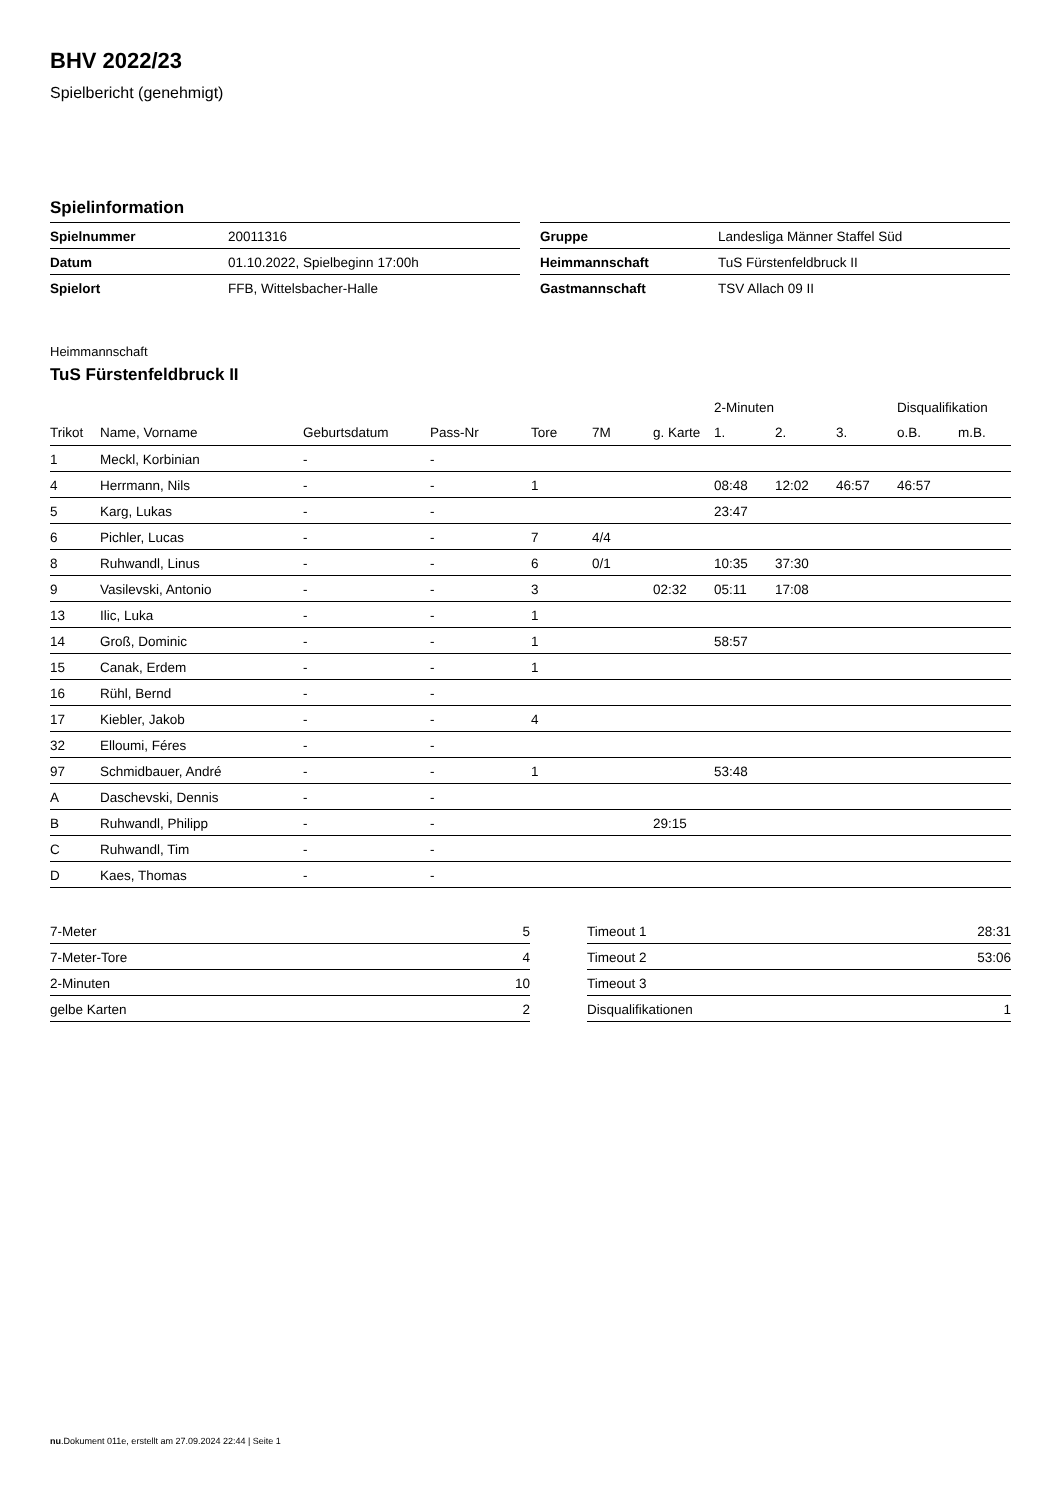BHV 2022/23
Spielbericht (genehmigt)
Spielinformation
| Spielnummer | 20011316 |
| Datum | 01.10.2022, Spielbeginn 17:00h |
| Spielort | FFB, Wittelsbacher-Halle |
| Gruppe | Landesliga Männer Staffel Süd |
| Heimmannschaft | TuS Fürstenfeldbruck II |
| Gastmannschaft | TSV Allach 09 II |
Heimmannschaft
TuS Fürstenfeldbruck II
| | | | | | | | 2-Minuten | | | Disqualifikation | |
| --- | --- | --- | --- | --- | --- | --- | --- | --- | --- | --- | --- |
| Trikot | Name, Vorname | Geburtsdatum | Pass-Nr | Tore | 7M | g. Karte | 1. | 2. | 3. | o.B. | m.B. |
| 1 | Meckl, Korbinian | - | - | | | | | | | | |
| 4 | Herrmann, Nils | - | - | 1 | | | 08:48 | 12:02 | 46:57 | 46:57 | |
| 5 | Karg, Lukas | - | - | | | | 23:47 | | | | |
| 6 | Pichler, Lucas | - | - | 7 | 4/4 | | | | | | |
| 8 | Ruhwandl, Linus | - | - | 6 | 0/1 | | 10:35 | 37:30 | | | |
| 9 | Vasilevski, Antonio | - | - | 3 | | 02:32 | 05:11 | 17:08 | | | |
| 13 | Ilic, Luka | - | - | 1 | | | | | | | |
| 14 | Groß, Dominic | - | - | 1 | | | 58:57 | | | | |
| 15 | Canak, Erdem | - | - | 1 | | | | | | | |
| 16 | Rühl, Bernd | - | - | | | | | | | | |
| 17 | Kiebler, Jakob | - | - | 4 | | | | | | | |
| 32 | Elloumi, Féres | - | - | | | | | | | | |
| 97 | Schmidbauer, André | - | - | 1 | | | 53:48 | | | | |
| A | Daschevski, Dennis | - | - | | | | | | | | |
| B | Ruhwandl, Philipp | - | - | | | 29:15 | | | | | |
| C | Ruhwandl, Tim | - | - | | | | | | | | |
| D | Kaes, Thomas | - | - | | | | | | | | |
| 7-Meter | 5 |
| 7-Meter-Tore | 4 |
| 2-Minuten | 10 |
| gelbe Karten | 2 |
| Timeout 1 | 28:31 |
| Timeout 2 | 53:06 |
| Timeout 3 | |
| Disqualifikationen | 1 |
nu.Dokument 011e, erstellt am 27.09.2024 22:44 | Seite 1